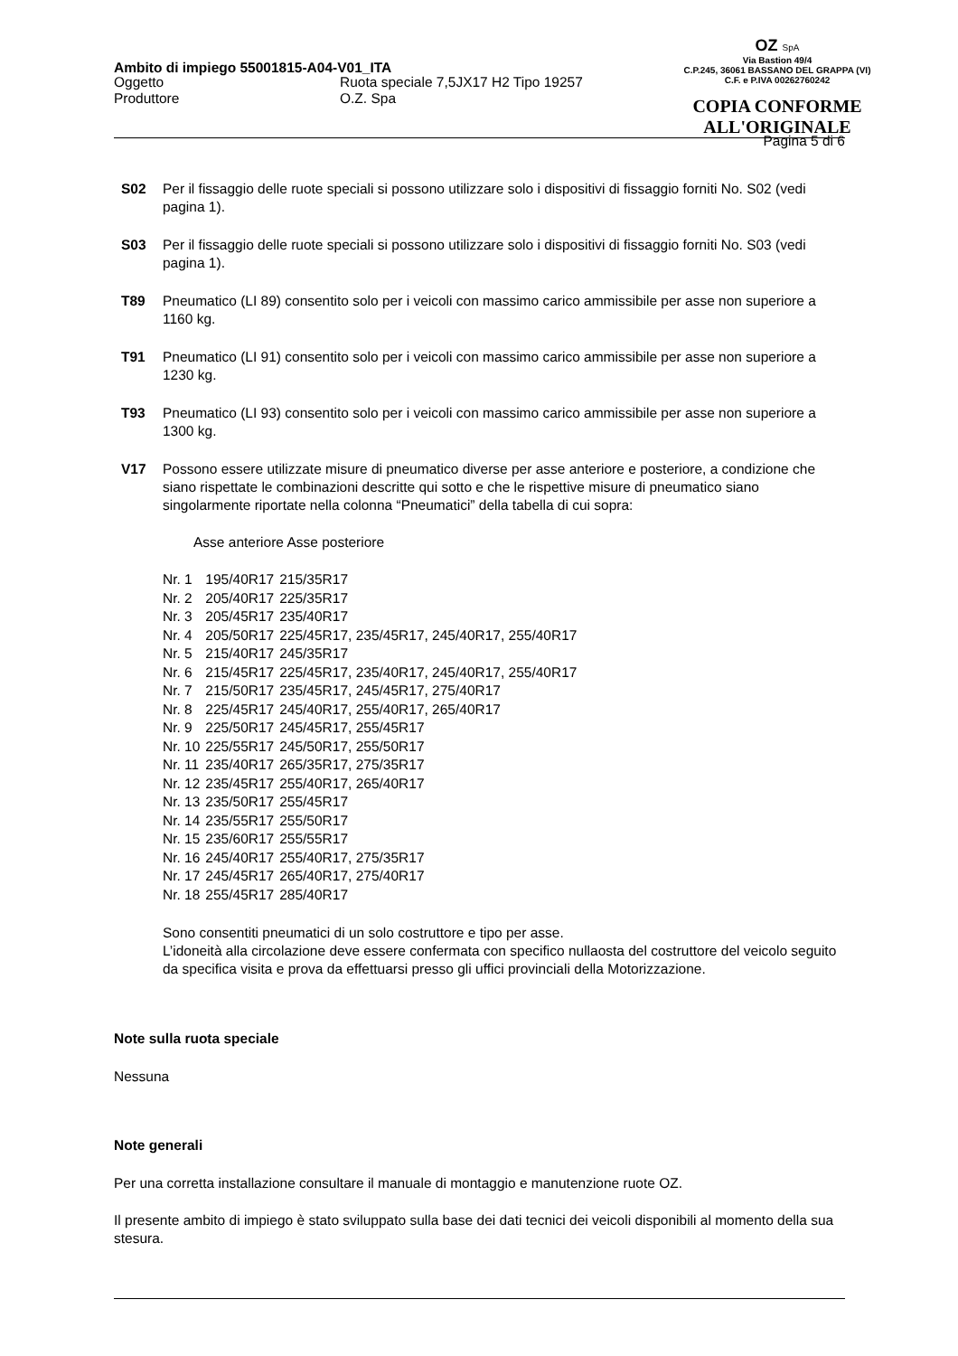Ambito di impiego 55001815-A04-V01_ITA
OZ SpA
Via Bastion 49/4
C.P.245, 36061 BASSANO DEL GRAPPA (VI)
C.F. e P.IVA 00262760242
COPIA CONFORME
ALL'ORIGINALE
Oggetto
Produttore
Ruota speciale 7,5JX17 H2 Tipo 19257
O.Z. Spa
Pagina 5 di 6
S02 Per il fissaggio delle ruote speciali si possono utilizzare solo i dispositivi di fissaggio forniti No. S02 (vedi pagina 1).
S03 Per il fissaggio delle ruote speciali si possono utilizzare solo i dispositivi di fissaggio forniti No. S03 (vedi pagina 1).
T89 Pneumatico (LI 89) consentito solo per i veicoli con massimo carico ammissibile per asse non superiore a 1160 kg.
T91 Pneumatico (LI 91) consentito solo per i veicoli con massimo carico ammissibile per asse non superiore a 1230 kg.
T93 Pneumatico (LI 93) consentito solo per i veicoli con massimo carico ammissibile per asse non superiore a 1300 kg.
V17 Possono essere utilizzate misure di pneumatico diverse per asse anteriore e posteriore, a condizione che siano rispettate le combinazioni descritte qui sotto e che le rispettive misure di pneumatico siano singolarmente riportate nella colonna “Pneumatici” della tabella di cui sopra:
Asse anteriore Asse posteriore
| Nr. 1 | 195/40R17 | 215/35R17 |
| Nr. 2 | 205/40R17 | 225/35R17 |
| Nr. 3 | 205/45R17 | 235/40R17 |
| Nr. 4 | 205/50R17 | 225/45R17, 235/45R17, 245/40R17, 255/40R17 |
| Nr. 5 | 215/40R17 | 245/35R17 |
| Nr. 6 | 215/45R17 | 225/45R17, 235/40R17, 245/40R17, 255/40R17 |
| Nr. 7 | 215/50R17 | 235/45R17, 245/45R17, 275/40R17 |
| Nr. 8 | 225/45R17 | 245/40R17, 255/40R17, 265/40R17 |
| Nr. 9 | 225/50R17 | 245/45R17, 255/45R17 |
| Nr. 10 | 225/55R17 | 245/50R17, 255/50R17 |
| Nr. 11 | 235/40R17 | 265/35R17, 275/35R17 |
| Nr. 12 | 235/45R17 | 255/40R17, 265/40R17 |
| Nr. 13 | 235/50R17 | 255/45R17 |
| Nr. 14 | 235/55R17 | 255/50R17 |
| Nr. 15 | 235/60R17 | 255/55R17 |
| Nr. 16 | 245/40R17 | 255/40R17, 275/35R17 |
| Nr. 17 | 245/45R17 | 265/40R17, 275/40R17 |
| Nr. 18 | 255/45R17 | 285/40R17 |
Sono consentiti pneumatici di un solo costruttore e tipo per asse.
L’idoneità alla circolazione deve essere confermata con specifico nullaosta del costruttore del veicolo seguito da specifica visita e prova da effettuarsi presso gli uffici provinciali della Motorizzazione.
Note sulla ruota speciale
Nessuna
Note generali
Per una corretta installazione consultare il manuale di montaggio e manutenzione ruote OZ.
Il presente ambito di impiego è stato sviluppato sulla base dei dati tecnici dei veicoli disponibili al momento della sua stesura.